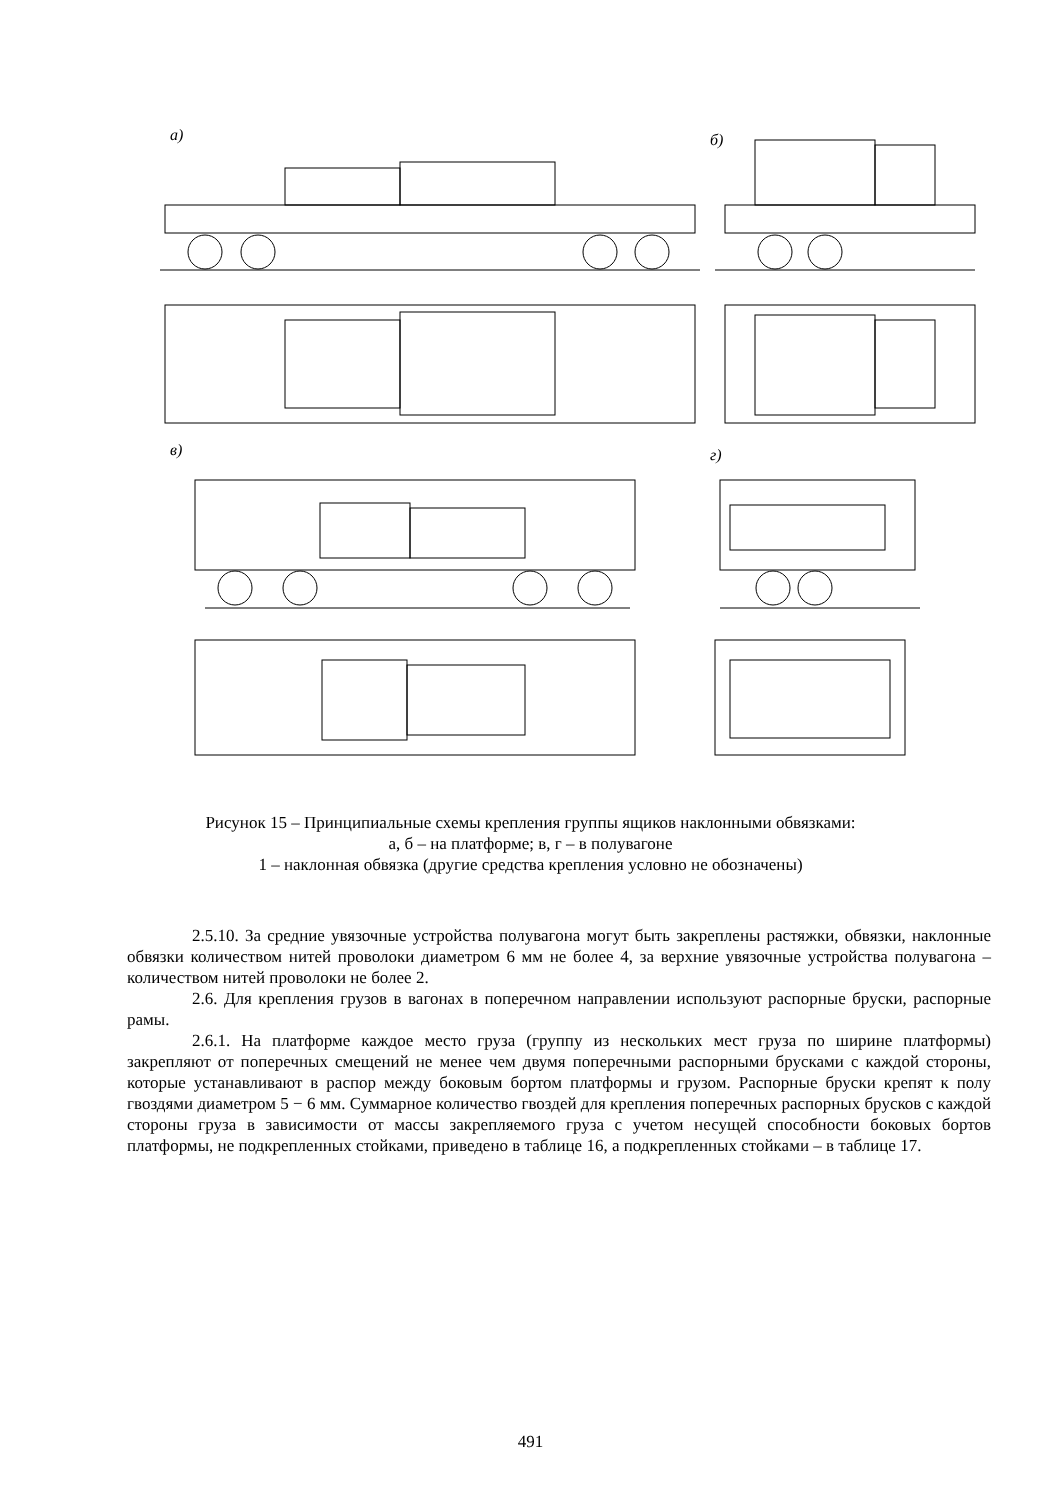а)
б)
в)
г)
Рисунок 15 – Принципиальные схемы крепления группы ящиков наклонными обвязками:
а, б – на платформе; в, г – в полувагоне
1 – наклонная обвязка (другие средства крепления условно не обозначены)
2.5.10. За средние увязочные устройства полувагона могут быть закреплены растяжки, обвязки, наклонные обвязки количеством нитей проволоки диаметром 6 мм не более 4, за верхние увязочные устройства полувагона – количеством нитей проволоки не более 2.
2.6. Для крепления грузов в вагонах в поперечном направлении используют распорные бруски, распорные рамы.
2.6.1. На платформе каждое место груза (группу из нескольких мест груза по ширине платформы) закрепляют от поперечных смещений не менее чем двумя поперечными распорными брусками с каждой стороны, которые устанавливают в распор между боковым бортом платформы и грузом. Распорные бруски крепят к полу гвоздями диаметром 5 − 6 мм. Суммарное количество гвоздей для крепления поперечных распорных брусков с каждой стороны груза в зависимости от массы закрепляемого груза с учетом несущей способности боковых бортов платформы, не подкрепленных стойками, приведено в таблице 16, а подкрепленных стойками – в таблице 17.
491